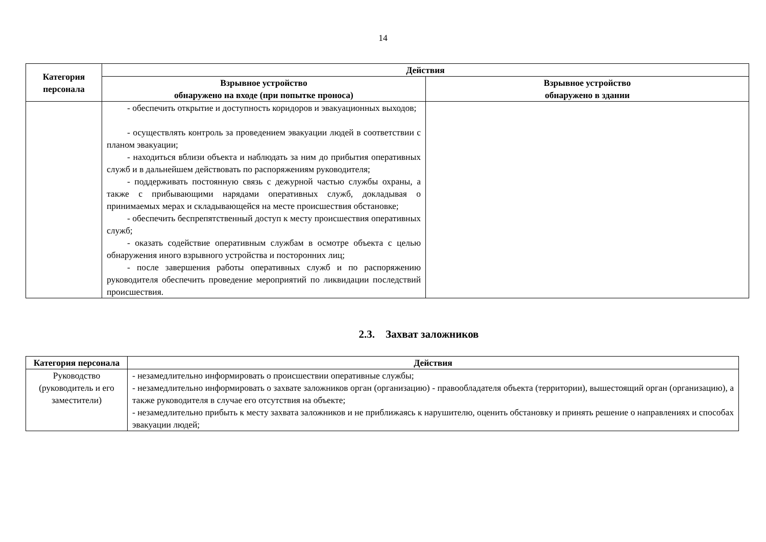14
| Категория персонала | Действия | |
| --- | --- | --- |
| | Взрывное устройство обнаружено на входе (при попытке проноса) | Взрывное устройство обнаружено в здании |
| | - обеспечить открытие и доступность коридоров и эвакуационных выходов; - осуществлять контроль за проведением эвакуации людей в соответствии с планом эвакуации; - находиться вблизи объекта и наблюдать за ним до прибытия оперативных служб и в дальнейшем действовать по распоряжениям руководителя; - поддерживать постоянную связь с дежурной частью службы охраны, а также с прибывающими нарядами оперативных служб, докладывая о принимаемых мерах и складывающейся на месте происшествия обстановке; - обеспечить беспрепятственный доступ к месту происшествия оперативных служб; - оказать содействие оперативным службам в осмотре объекта с целью обнаружения иного взрывного устройства и посторонних лиц; - после завершения работы оперативных служб и по распоряжению руководителя обеспечить проведение мероприятий по ликвидации последствий происшествия. | |
2.3. Захват заложников
| Категория персонала | Действия |
| --- | --- |
| Руководство (руководитель и его заместители) | - незамедлительно информировать о происшествии оперативные службы; - незамедлительно информировать о захвате заложников орган (организацию) - правообладателя объекта (территории), вышестоящий орган (организацию), а также руководителя в случае его отсутствия на объекте; - незамедлительно прибыть к месту захвата заложников и не приближаясь к нарушителю, оценить обстановку и принять решение о направлениях и способах эвакуации людей; |